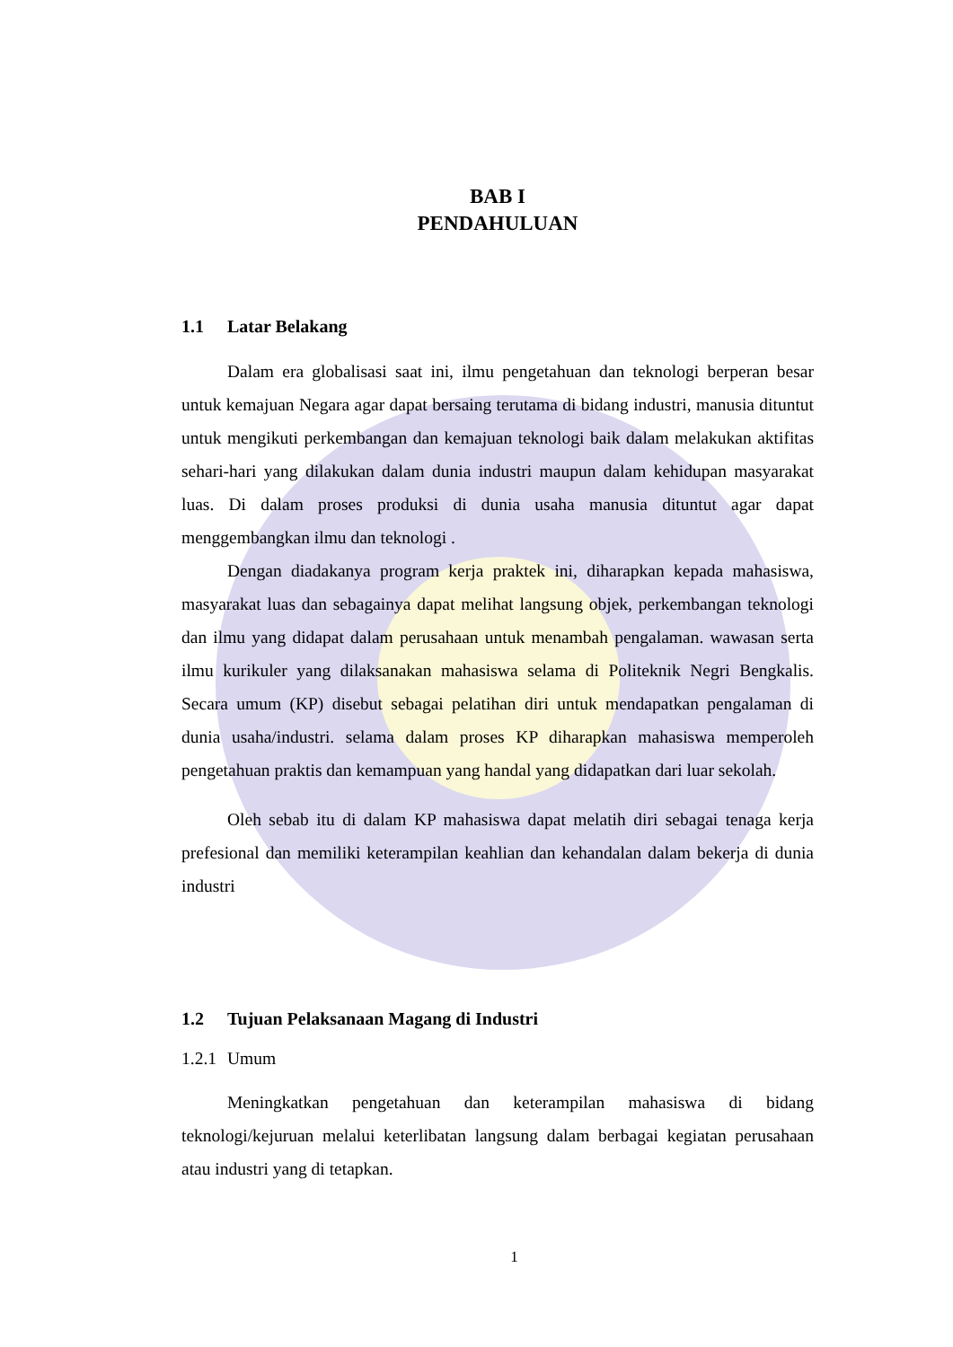BAB I
PENDAHULUAN
1.1 Latar Belakang
Dalam era globalisasi saat ini, ilmu pengetahuan dan teknologi berperan besar untuk kemajuan Negara agar dapat bersaing terutama di bidang industri, manusia dituntut untuk mengikuti perkembangan dan kemajuan teknologi baik dalam melakukan aktifitas sehari-hari yang dilakukan dalam dunia industri maupun dalam kehidupan masyarakat luas. Di dalam proses produksi di dunia usaha manusia dituntut agar dapat menggembangkan ilmu dan teknologi .
Dengan diadakanya program kerja praktek ini, diharapkan kepada mahasiswa, masyarakat luas dan sebagainya dapat melihat langsung objek, perkembangan teknologi dan ilmu yang didapat dalam perusahaan untuk menambah pengalaman. wawasan serta ilmu kurikuler yang dilaksanakan mahasiswa selama di Politeknik Negri Bengkalis. Secara umum (KP) disebut sebagai pelatihan diri untuk mendapatkan pengalaman di dunia usaha/industri. selama dalam proses KP diharapkan mahasiswa memperoleh pengetahuan praktis dan kemampuan yang handal yang didapatkan dari luar sekolah.
Oleh sebab itu di dalam KP mahasiswa dapat melatih diri sebagai tenaga kerja prefesional dan memiliki keterampilan keahlian dan kehandalan dalam bekerja di dunia industri
1.2 Tujuan Pelaksanaan Magang di Industri
1.2.1 Umum
Meningkatkan pengetahuan dan keterampilan mahasiswa di bidang teknologi/kejuruan melalui keterlibatan langsung dalam berbagai kegiatan perusahaan atau industri yang di tetapkan.
1